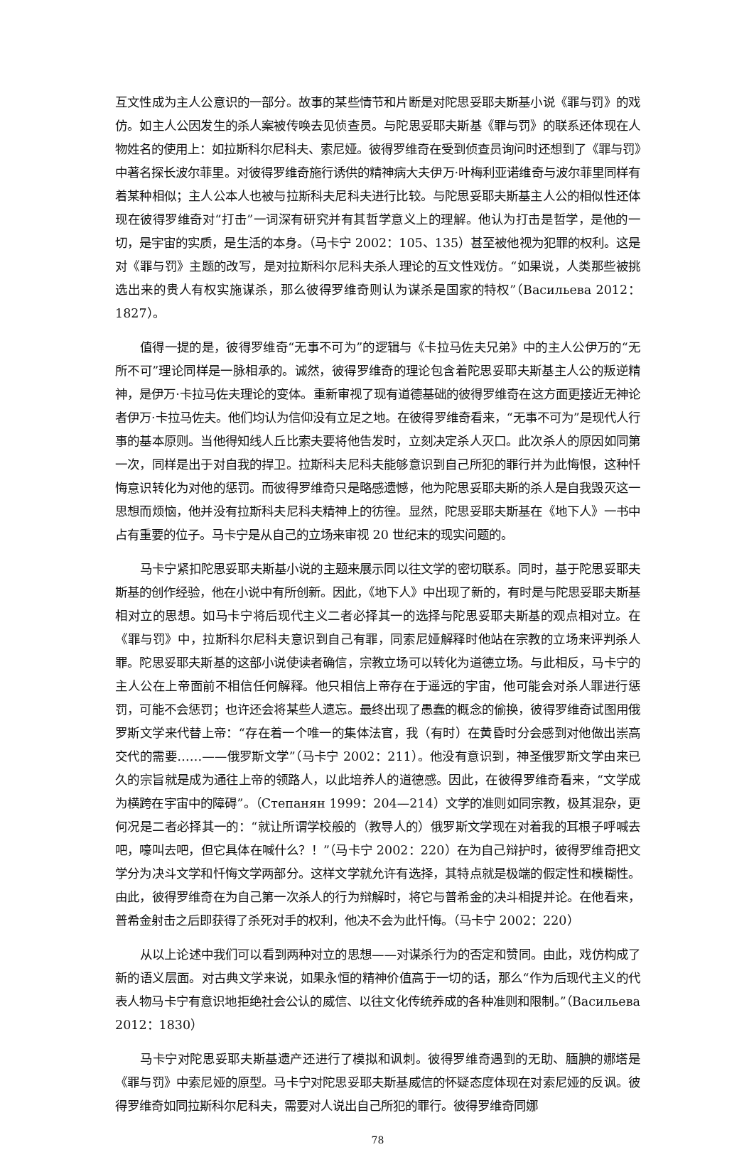互文性成为主人公意识的一部分。故事的某些情节和片断是对陀思妥耶夫斯基小说《罪与罚》的戏仿。如主人公因发生的杀人案被传唤去见侦查员。与陀思妥耶夫斯基《罪与罚》的联系还体现在人物姓名的使用上：如拉斯科尔尼科夫、索尼娅。彼得罗维奇在受到侦查员询问时还想到了《罪与罚》中著名探长波尔菲里。对彼得罗维奇施行诱供的精神病大夫伊万·叶梅利亚诺维奇与波尔菲里同样有着某种相似；主人公本人也被与拉斯科夫尼科夫进行比较。与陀思妥耶夫斯基主人公的相似性还体现在彼得罗维奇对“打击”一词深有研究并有其哲学意义上的理解。他认为打击是哲学，是他的一切，是宇宙的实质，是生活的本身。（马卡宁 2002：105、135）甚至被他视为犯罪的权利。这是对《罪与罚》主题的改写，是对拉斯科尔尼科夫杀人理论的互文性戏仿。“如果说，人类那些被挑选出来的贵人有权实施谋杀，那么彼得罗维奇则认为谋杀是国家的特权”（Васильева 2012：1827）。
值得一提的是，彼得罗维奇“无事不可为”的逻辑与《卡拉马佐夫兄弟》中的主人公伊万的“无所不可”理论同样是一脉相承的。诚然，彼得罗维奇的理论包含着陀思妥耶夫斯基主人公的叛逆精神，是伊万·卡拉马佐夫理论的变体。重新审视了现有道德基础的彼得罗维奇在这方面更接近无神论者伊万·卡拉马佐夫。他们均认为信仰没有立足之地。在彼得罗维奇看来，“无事不可为”是现代人行事的基本原则。当他得知线人丘比索夫要将他告发时，立刻决定杀人灭口。此次杀人的原因如同第一次，同样是出于对自我的捍卫。拉斯科夫尼科夫能够意识到自己所犯的罪行并为此悔恨，这种忏悔意识转化为对他的惩罚。而彼得罗维奇只是略感遗憾，他为陀思妥耶夫斯的杀人是自我毁灭这一思想而烦恼，他并没有拉斯科夫尼科夫精神上的彷徨。显然，陀思妥耶夫斯基在《地下人》一书中占有重要的位子。马卡宁是从自己的立场来审视 20 世纪末的现实问题的。
马卡宁紧扣陀思妥耶夫斯基小说的主题来展示同以往文学的密切联系。同时，基于陀思妥耶夫斯基的创作经验，他在小说中有所创新。因此，《地下人》中出现了新的，有时是与陀思妥耶夫斯基相对立的思想。如马卡宁将后现代主义二者必择其一的选择与陀思妥耶夫斯基的观点相对立。在《罪与罚》中，拉斯科尔尼科夫意识到自己有罪，同索尼娅解释时他站在宗教的立场来评判杀人罪。陀思妥耶夫斯基的这部小说使读者确信，宗教立场可以转化为道德立场。与此相反，马卡宁的主人公在上帝面前不相信任何解释。他只相信上帝存在于遥远的宇宙，他可能会对杀人罪进行惩罚，可能不会惩罚；也许还会将某些人遗忘。最终出现了愚蠢的概念的偷换，彼得罗维奇试图用俄罗斯文学来代替上帝：“存在着一个唯一的集体法官，我（有时）在黄昏时分会感到对他做出崇高交代的需要……——俄罗斯文学”（马卡宁 2002：211）。他没有意识到，神圣俄罗斯文学由来已久的宗旨就是成为通往上帝的领路人，以此培养人的道德感。因此，在彼得罗维奇看来，“文学成为横跨在宇宙中的障碍”。（Степанян 1999：204—214）文学的准则如同宗教，极其混杂，更何况是二者必择其一的：“就让所谓学校般的（教导人的）俄罗斯文学现在对着我的耳根子呼喊去吧，嚎叫去吧，但它具体在喊什么？！”（马卡宁 2002：220）在为自己辩护时，彼得罗维奇把文学分为决斗文学和忏悔文学两部分。这样文学就允许有选择，其特点就是极端的假定性和模糊性。由此，彼得罗维奇在为自己第一次杀人的行为辩解时，将它与普希金的决斗相提并论。在他看来，普希金射击之后即获得了杀死对手的权利，他决不会为此忏悔。（马卡宁 2002：220）
从以上论述中我们可以看到两种对立的思想——对谋杀行为的否定和赞同。由此，戏仿构成了新的语义层面。对古典文学来说，如果永恒的精神价值高于一切的话，那么“作为后现代主义的代表人物马卡宁有意识地拒绝社会公认的威信、以往文化传统养成的各种准则和限制。”（Васильева 2012：1830）
马卡宁对陀思妥耶夫斯基遗产还进行了模拟和讽刺。彼得罗维奇遇到的无助、腼腆的娜塔是《罪与罚》中索尼娅的原型。马卡宁对陀思妥耶夫斯基威信的怀疑态度体现在对索尼娅的反讽。彼得罗维奇如同拉斯科尔尼科夫，需要对人说出自己所犯的罪行。彼得罗维奇同娜
78